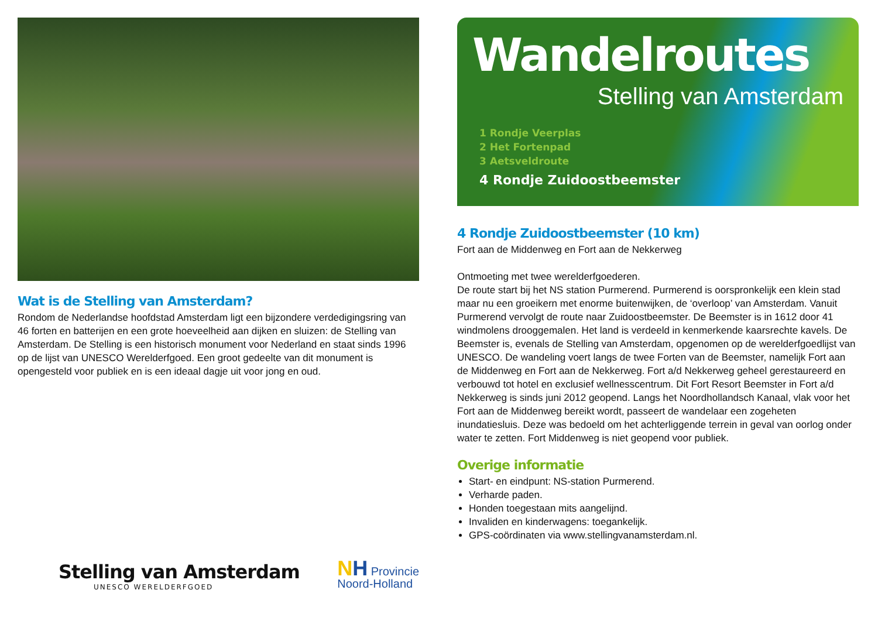Wat is de Stelling van Amsterdam?
Rondom de Nederlandse hoofdstad Amsterdam ligt een bijzondere verdedigingsring van 46 forten en batterijen en een grote hoeveelheid aan dijken en sluizen: de Stelling van Amsterdam. De Stelling is een historisch monument voor Nederland en staat sinds 1996 op de lijst van UNESCO Werelderfgoed. Een groot gedeelte van dit monument is opengesteld voor publiek en is een ideaal dagje uit voor jong en oud.
Stelling van Amsterdam
UNESCO WERELDERFGOED
NH Provincie
Noord-Holland
Wandelroutes
Stelling van Amsterdam
1 Rondje Veerplas
2 Het Fortenpad
3 Aetsveldroute
4 Rondje Zuidoostbeemster
4 Rondje Zuidoostbeemster (10 km)
Fort aan de Middenweg en Fort aan de Nekkerweg
Ontmoeting met twee werelderfgoederen.
De route start bij het NS station Purmerend. Purmerend is oorspronkelijk een klein stad maar nu een groeikern met enorme buitenwijken, de ‘overloop’ van Amsterdam. Vanuit Purmerend vervolgt de route naar Zuidoostbeemster. De Beemster is in 1612 door 41 windmolens drooggemalen. Het land is verdeeld in kenmerkende kaarsrechte kavels. De Beemster is, evenals de Stelling van Amsterdam, opgenomen op de werelderfgoedlijst van UNESCO. De wandeling voert langs de twee Forten van de Beemster, namelijk Fort aan de Middenweg en Fort aan de Nekkerweg. Fort a/d Nekkerweg geheel gerestaureerd en verbouwd tot hotel en exclusief wellnesscentrum. Dit Fort Resort Beemster in Fort a/d Nekkerweg is sinds juni 2012 geopend. Langs het Noordhollandsch Kanaal, vlak voor het Fort aan de Middenweg bereikt wordt, passeert de wandelaar een zogeheten inundatiesluis. Deze was bedoeld om het achterliggende terrein in geval van oorlog onder water te zetten. Fort Middenweg is niet geopend voor publiek.
Overige informatie
Start- en eindpunt: NS-station Purmerend.
Verharde paden.
Honden toegestaan mits aangelijnd.
Invaliden en kinderwagens: toegankelijk.
GPS-coördinaten via www.stellingvanamsterdam.nl.